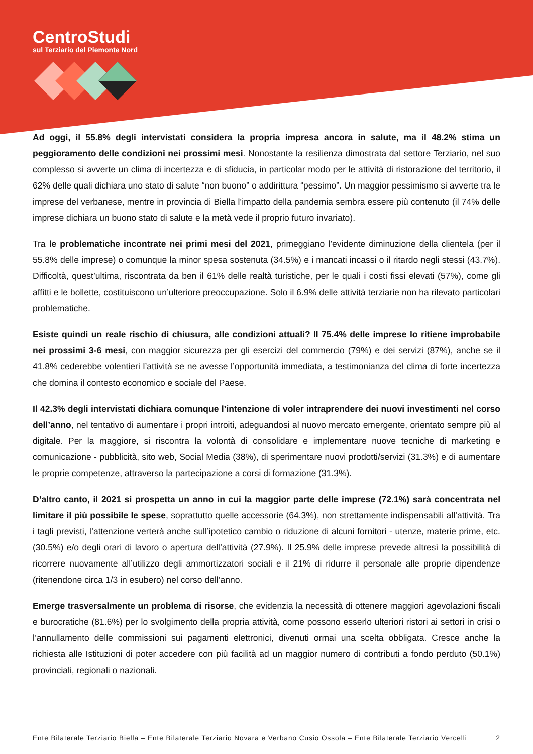CentroStudi
sul Terziario del Piemonte Nord
Ad oggi, il 55.8% degli intervistati considera la propria impresa ancora in salute, ma il 48.2% stima un peggioramento delle condizioni nei prossimi mesi. Nonostante la resilienza dimostrata dal settore Terziario, nel suo complesso si avverte un clima di incertezza e di sfiducia, in particolar modo per le attività di ristorazione del territorio, il 62% delle quali dichiara uno stato di salute “non buono” o addirittura “pessimo”. Un maggior pessimismo si avverte tra le imprese del verbanese, mentre in provincia di Biella l’impatto della pandemia sembra essere più contenuto (il 74% delle imprese dichiara un buono stato di salute e la metà vede il proprio futuro invariato).
Tra le problematiche incontrate nei primi mesi del 2021, primeggiano l’evidente diminuzione della clientela (per il 55.8% delle imprese) o comunque la minor spesa sostenuta (34.5%) e i mancati incassi o il ritardo negli stessi (43.7%). Difficoltà, quest’ultima, riscontrata da ben il 61% delle realtà turistiche, per le quali i costi fissi elevati (57%), come gli affitti e le bollette, costituiscono un’ulteriore preoccupazione. Solo il 6.9% delle attività terziarie non ha rilevato particolari problematiche.
Esiste quindi un reale rischio di chiusura, alle condizioni attuali? Il 75.4% delle imprese lo ritiene improbabile nei prossimi 3-6 mesi, con maggior sicurezza per gli esercizi del commercio (79%) e dei servizi (87%), anche se il 41.8% cederebbe volentieri l’attività se ne avesse l’opportunità immediata, a testimonianza del clima di forte incertezza che domina il contesto economico e sociale del Paese.
Il 42.3% degli intervistati dichiara comunque l’intenzione di voler intraprendere dei nuovi investimenti nel corso dell’anno, nel tentativo di aumentare i propri introiti, adeguandosi al nuovo mercato emergente, orientato sempre più al digitale. Per la maggiore, si riscontra la volontà di consolidare e implementare nuove tecniche di marketing e comunicazione - pubblicità, sito web, Social Media (38%), di sperimentare nuovi prodotti/servizi (31.3%) e di aumentare le proprie competenze, attraverso la partecipazione a corsi di formazione (31.3%).
D’altro canto, il 2021 si prospetta un anno in cui la maggior parte delle imprese (72.1%) sarà concentrata nel limitare il più possibile le spese, soprattutto quelle accessorie (64.3%), non strettamente indispensabili all’attività. Tra i tagli previsti, l’attenzione verterà anche sull’ipotetico cambio o riduzione di alcuni fornitori - utenze, materie prime, etc. (30.5%) e/o degli orari di lavoro o apertura dell’attività (27.9%). Il 25.9% delle imprese prevede altresì la possibilità di ricorrere nuovamente all’utilizzo degli ammortizzatori sociali e il 21% di ridurre il personale alle proprie dipendenze (ritenendone circa 1/3 in esubero) nel corso dell’anno.
Emerge trasversalmente un problema di risorse, che evidenzia la necessità di ottenere maggiori agevolazioni fiscali e burocratiche (81.6%) per lo svolgimento della propria attività, come possono esserlo ulteriori ristori ai settori in crisi o l’annullamento delle commissioni sui pagamenti elettronici, divenuti ormai una scelta obbligata. Cresce anche la richiesta alle Istituzioni di poter accedere con più facilità ad un maggior numero di contributi a fondo perduto (50.1%) provinciali, regionali o nazionali.
Ente Bilaterale Terziario Biella – Ente Bilaterale Terziario Novara e Verbano Cusio Ossola – Ente Bilaterale Terziario Vercelli 2